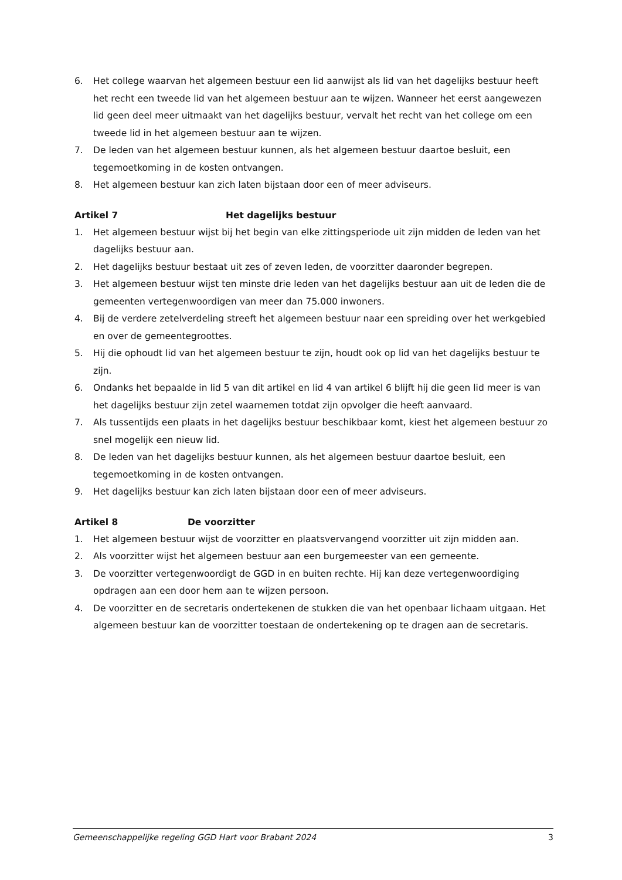6. Het college waarvan het algemeen bestuur een lid aanwijst als lid van het dagelijks bestuur heeft het recht een tweede lid van het algemeen bestuur aan te wijzen. Wanneer het eerst aangewezen lid geen deel meer uitmaakt van het dagelijks bestuur, vervalt het recht van het college om een tweede lid in het algemeen bestuur aan te wijzen.
7. De leden van het algemeen bestuur kunnen, als het algemeen bestuur daartoe besluit, een tegemoetkoming in de kosten ontvangen.
8. Het algemeen bestuur kan zich laten bijstaan door een of meer adviseurs.
Artikel 7 Het dagelijks bestuur
1. Het algemeen bestuur wijst bij het begin van elke zittingsperiode uit zijn midden de leden van het dagelijks bestuur aan.
2. Het dagelijks bestuur bestaat uit zes of zeven leden, de voorzitter daaronder begrepen.
3. Het algemeen bestuur wijst ten minste drie leden van het dagelijks bestuur aan uit de leden die de gemeenten vertegenwoordigen van meer dan 75.000 inwoners.
4. Bij de verdere zetelverdeling streeft het algemeen bestuur naar een spreiding over het werkgebied en over de gemeentegroottes.
5. Hij die ophoudt lid van het algemeen bestuur te zijn, houdt ook op lid van het dagelijks bestuur te zijn.
6. Ondanks het bepaalde in lid 5 van dit artikel en lid 4 van artikel 6 blijft hij die geen lid meer is van het dagelijks bestuur zijn zetel waarnemen totdat zijn opvolger die heeft aanvaard.
7. Als tussentijds een plaats in het dagelijks bestuur beschikbaar komt, kiest het algemeen bestuur zo snel mogelijk een nieuw lid.
8. De leden van het dagelijks bestuur kunnen, als het algemeen bestuur daartoe besluit, een tegemoetkoming in de kosten ontvangen.
9. Het dagelijks bestuur kan zich laten bijstaan door een of meer adviseurs.
Artikel 8 De voorzitter
1. Het algemeen bestuur wijst de voorzitter en plaatsvervangend voorzitter uit zijn midden aan.
2. Als voorzitter wijst het algemeen bestuur aan een burgemeester van een gemeente.
3. De voorzitter vertegenwoordigt de GGD in en buiten rechte. Hij kan deze vertegenwoordiging opdragen aan een door hem aan te wijzen persoon.
4. De voorzitter en de secretaris ondertekenen de stukken die van het openbaar lichaam uitgaan. Het algemeen bestuur kan de voorzitter toestaan de ondertekening op te dragen aan de secretaris.
Gemeenschappelijke regeling GGD Hart voor Brabant 2024 3